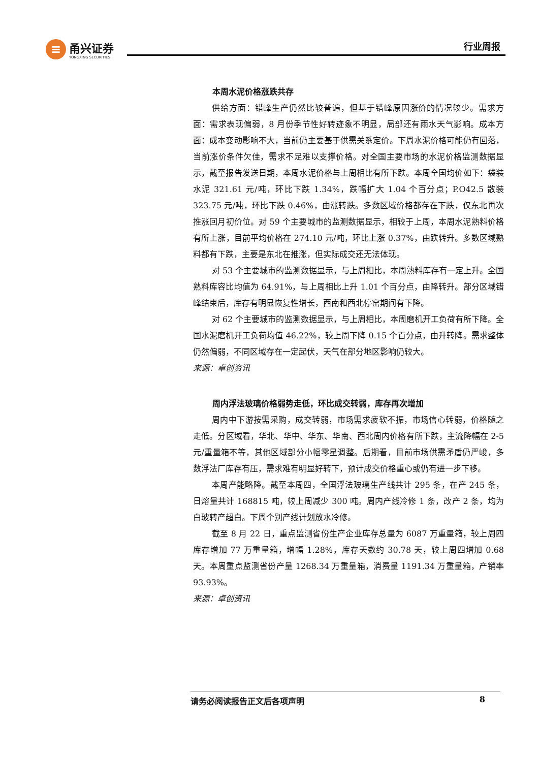≡
甬兴证券
YONGXING SECURITIES
行业周报
本周水泥价格涨跌共存
供给方面：错峰生产仍然比较普遍，但基于错峰原因涨价的情况较少。需求方面：需求表现偏弱，8 月份季节性好转迹象不明显，局部还有雨水天气影响。成本方面：成本变动影响不大，当前仍主要基于供需关系定价。下周水泥价格可能仍有回落，当前涨价条件欠佳，需求不足难以支撑价格。对全国主要市场的水泥价格监测数据显示，截至报告发送日期，本周水泥价格与上周相比有所下跌。本周全国均价如下：袋装水泥 321.61 元/吨，环比下跌 1.34%，跌幅扩大 1.04 个百分点；P.O42.5 散装 323.75 元/吨，环比下跌 0.46%，由涨转跌。多数区域价格都存在下跌，仅东北再次推涨回月初价位。对 59 个主要城市的监测数据显示，相较于上周，本周水泥熟料价格有所上涨，目前平均价格在 274.10 元/吨，环比上涨 0.37%，由跌转升。多数区域熟料都有下跌，主要是东北在推涨，但实际成交还无法体现。
对 53 个主要城市的监测数据显示，与上周相比，本周熟料库存有一定上升。全国熟料库容比均值为 64.91%，与上周相比上升 1.01 个百分点，由降转升。部分区域错峰结束后，库存有明显恢复性增长，西南和西北停窑期间有下降。
对 62 个主要城市的监测数据显示，与上周相比，本周磨机开工负荷有所下降。全国水泥磨机开工负荷均值 46.22%，较上周下降 0.15 个百分点，由升转降。需求整体仍然偏弱，不同区域存在一定起伏，天气在部分地区影响仍较大。
来源：卓创资讯
周内浮法玻璃价格弱势走低，环比成交转弱，库存再次增加
周内中下游按需采购，成交转弱，市场需求疲软不振，市场信心转弱，价格随之走低。分区域看，华北、华中、华东、华南、西北周内价格有所下跌，主流降幅在 2-5 元/重量箱不等，其他区域部分小幅零星调整。后期看，目前市场供需矛盾仍严峻，多数浮法厂库存有压，需求难有明显好转下，预计成交价格重心或仍有进一步下移。
本周产能略降。截至本周四，全国浮法玻璃生产线共计 295 条，在产 245 条，日熔量共计 168815 吨，较上周减少 300 吨。周内产线冷修 1 条，改产 2 条，均为白玻转产超白。下周个别产线计划放水冷修。
截至 8 月 22 日，重点监测省份生产企业库存总量为 6087 万重量箱，较上周四库存增加 77 万重量箱，增幅 1.28%，库存天数约 30.78 天，较上周四增加 0.68 天。本周重点监测省份产量 1268.34 万重量箱，消费量 1191.34 万重量箱，产销率 93.93%。
来源：卓创资讯
请务必阅读报告正文后各项声明 8